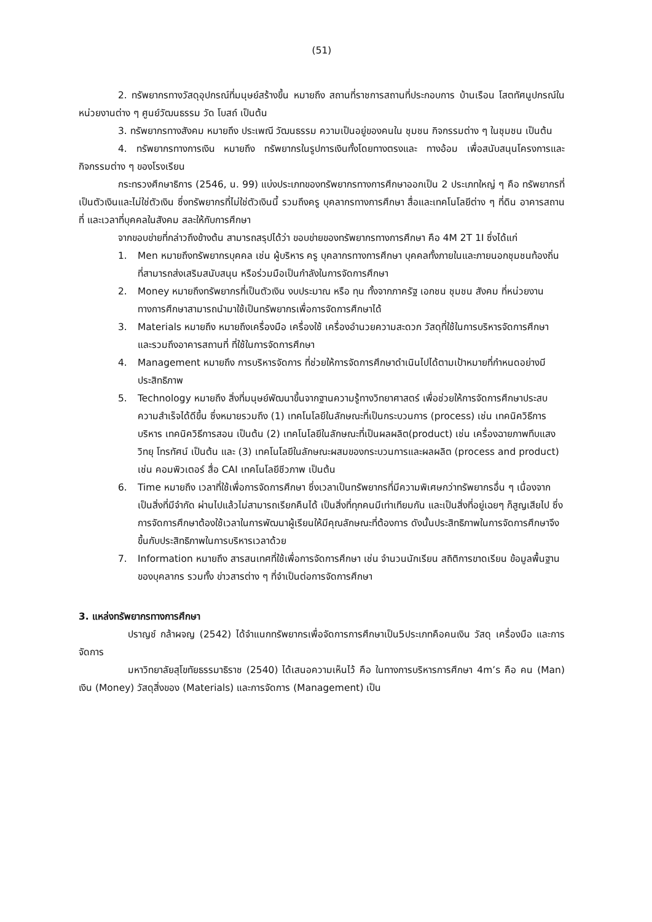(51)
2. ทรัพยากรทางวัสดุอุปกรณ์ที่มนุษย์สร้างขึ้น หมายถึง สถานที่ราชการสถานที่ประกอบการ บ้านเรือน โสตทัศนูปกรณ์ในหน่วยงานต่าง ๆ ศูนย์วัฒนธรรม วัด โบสถ์ เป็นต้น
3. ทรัพยากรทางสังคม หมายถึง ประเพณี วัฒนธรรม ความเป็นอยู่ของคนใน ชุมชน กิจกรรมต่าง ๆ ในชุมชน เป็นต้น
4. ทรัพยากรทางการเงิน หมายถึง ทรัพยากรในรูปการเงินทั้งโดยทางตรงและ ทางอ้อม เพื่อสนับสนุนโครงการและกิจกรรมต่าง ๆ ของโรงเรียน
กระทรวงศึกษาธิการ (2546, น. 99) แบ่งประเภทของทรัพยากรทางการศึกษาออกเป็น 2 ประเภทใหญ่ ๆ คือ ทรัพยากรที่เป็นตัวเงินและไม่ใช่ตัวเงิน ซึ่งทรัพยากรที่ไม่ใช่ตัวเงินนี้ รวมถึงครู บุคลากรทางการศึกษา สื่อและเทคโนโลยีต่าง ๆ ที่ดิน อาคารสถานที่ และเวลาที่บุคคลในสังคม สละให้กับการศึกษา
จากขอบข่ายที่กล่าวถึงข้างต้น สามารถสรุปได้ว่า ขอบข่ายของทรัพยากรทางการศึกษา คือ 4M 2T 1I ซึ่งได้แก่
1. Men หมายถึงทรัพยากรบุคคล เช่น ผู้บริหาร ครู บุคลากรทางการศึกษา บุคคลทั้งภายในและภายนอกชุมชนท้องถิ่น ที่สามารถส่งเสริมสนับสนุน หรือร่วมมือเป็นกำลังในการจัดการศึกษา
2. Money หมายถึงทรัพยากรที่เป็นตัวเงิน งบประมาณ หรือ ทุน ทั้งจากภาครัฐ เอกชน ชุมชน สังคม ที่หน่วยงานทางการศึกษาสามารถนำมาใช้เป็นทรัพยากรเพื่อการจัดการศึกษาได้
3. Materials หมายถึง หมายถึงเครื่องมือ เครื่องใช้ เครื่องอำนวยความสะดวก วัสดุที่ใช้ในการบริหารจัดการศึกษา และรวมถึงอาคารสถานที่ ที่ใช้ในการจัดการศึกษา
4. Management หมายถึง การบริหารจัดการ ที่ช่วยให้การจัดการศึกษาดำเนินไปได้ตามเป้าหมายที่กำหนดอย่างมีประสิทธิภาพ
5. Technology หมายถึง สิ่งที่มนุษย์พัฒนาขึ้นจากฐานความรู้ทางวิทยาศาสตร์ เพื่อช่วยให้การจัดการศึกษาประสบความสำเร็จได้ดีขึ้น ซึ่งหมายรวมถึง (1) เทคโนโลยีในลักษณะที่เป็นกระบวนการ (process) เช่น เทคนิควิธีการบริหาร เทคนิควิธีการสอน เป็นต้น (2) เทคโนโลยีในลักษณะที่เป็นผลผลิต(product) เช่น เครื่องฉายภาพทึบแสง วิทยุ โทรทัศน์ เป็นต้น และ (3) เทคโนโลยีในลักษณะผสมของกระบวนการและผลผลิต (process and product) เช่น คอมพิวเตอร์ สื่อ CAI เทคโนโลยีชีวภาพ เป็นต้น
6. Time หมายถึง เวลาที่ใช้เพื่อการจัดการศึกษา ซึ่งเวลาเป็นทรัพยากรที่มีความพิเศษกว่าทรัพยากรอื่น ๆ เนื่องจากเป็นสิ่งที่มีจำกัด ผ่านไปแล้วไม่สามารถเรียกคืนได้ เป็นสิ่งที่ทุกคนมีเท่าเทียมกัน และเป็นสิ่งที่อยู่เฉยๆ ก็สูญเสียไป ซึ่งการจัดการศึกษาต้องใช้เวลาในการพัฒนาผู้เรียนให้มีคุณลักษณะที่ต้องการ ดังนั้นประสิทธิภาพในการจัดการศึกษาจึงขึ้นกับประสิทธิภาพในการบริหารเวลาด้วย
7. Information หมายถึง สารสนเทศที่ใช้เพื่อการจัดการศึกษา เช่น จำนวนนักเรียน สถิติการขาดเรียน ข้อมูลพื้นฐานของบุคลากร รวมทั้ง ข่าวสารต่าง ๆ ที่จำเป็นต่อการจัดการศึกษา
3. แหล่งทรัพยากรทางการศึกษา
ปราญช์ กล้าผจญ (2542) ได้จำแนกทรัพยากรเพื่อจัดการการศึกษาเป็น5ประเภทคือคนเงิน วัสดุ เครื่องมือ และการจัดการ
มหาวิทยาลัยสุโขทัยธรรมาธิราช (2540) ได้เสนอความเห็นไว้ คือ ในทางการบริหารการศึกษา 4m’s คือ คน (Man) เงิน (Money) วัสดุสิ่งของ (Materials) และการจัดการ (Management) เป็น